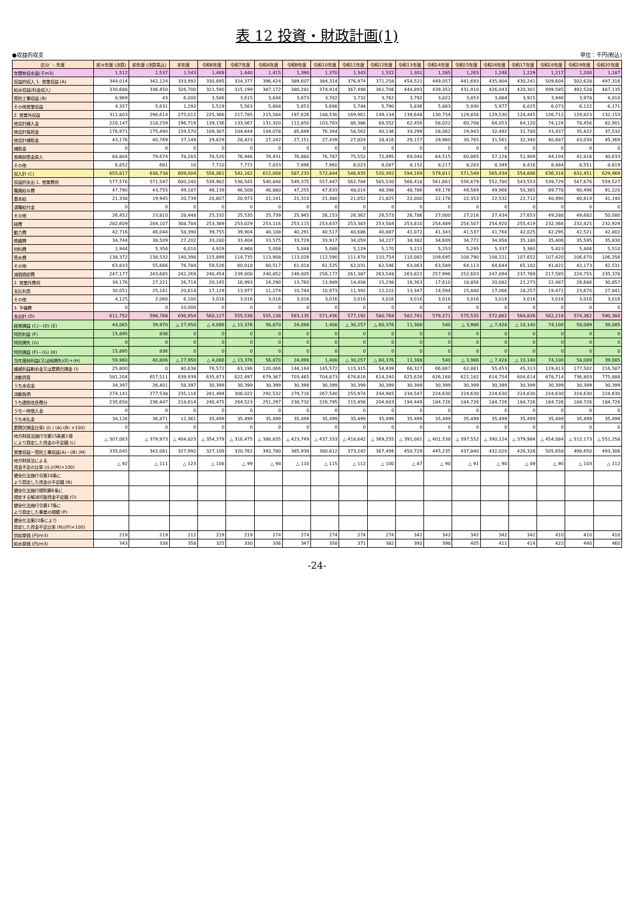表 12 投資・財政計画(1)
●収益的収支 単位：千円(税込)
| 区分 ＼ 年度 | 前々年度 (決算) | 前年度 (決算見込) | 本年度 | 令和6年度 | 令和7年度 | 令和8年度 | 令和9年度 | 令和10年度 | 令和11年度 | 令和12年度 | 令和13年度 | 令和14年度 | 令和15年度 | 令和16年度 | 令和17年度 | 令和18年度 | 令和19年度 | 令和20年度 |
| --- | --- | --- | --- | --- | --- | --- | --- | --- | --- | --- | --- | --- | --- | --- | --- | --- | --- | --- |
| 年間有収水量(千m3) | 1,512 | 1,537 | 1,543 | 1,469 | 1,440 | 1,415 | 1,390 | 1,370 | 1,343 | 1,322 | 1,301 | 1,285 | 1,263 | 1,246 | 1,229 | 1,217 | 1,200 | 1,187 |
| 収益的収入 1. 営業収益 (A) | 344,014 | 342,124 | 333,992 | 330,695 | 324,377 | 396,424 | 389,607 | 384,314 | 376,974 | 371,258 | 454,521 | 449,057 | 441,693 | 435,904 | 430,241 | 509,604 | 502,628 | 497,316 |
| 給水収益(料金収入) | 330,688 | 336,450 | 326,700 | 321,590 | 315,199 | 387,172 | 380,281 | 374,914 | 367,498 | 361,706 | 444,893 | 439,352 | 431,910 | 426,043 | 420,301 | 499,585 | 492,528 | 487,135 |
| 受託工事収益 (B) | 8,969 | 43 | 6,000 | 3,586 | 3,615 | 3,644 | 3,673 | 3,702 | 3,732 | 3,762 | 3,792 | 3,822 | 3,853 | 3,884 | 3,915 | 3,946 | 3,978 | 4,010 |
| その他営業収益 | 4,357 | 5,631 | 1,292 | 5,519 | 5,563 | 5,608 | 5,653 | 5,698 | 5,744 | 5,790 | 5,836 | 5,883 | 5,930 | 5,977 | 6,025 | 6,073 | 6,122 | 6,171 |
| 2. 営業外収益 | 311,803 | 296,614 | 275,012 | 225,366 | 217,785 | 215,584 | 197,626 | 188,530 | 169,961 | 149,134 | 139,648 | 130,754 | 129,856 | 129,530 | 124,445 | 126,712 | 129,823 | 132,153 |
| 他会計繰入金 | 220,147 | 218,259 | 196,719 | 139,136 | 133,067 | 131,320 | 112,850 | 103,783 | 86,386 | 68,552 | 62,456 | 58,022 | 60,708 | 64,053 | 64,120 | 74,124 | 78,456 | 82,901 |
| 他会計負担金 | 176,971 | 175,490 | 159,570 | 109,307 | 104,644 | 104,078 | 85,699 | 76,344 | 58,562 | 40,136 | 33,299 | 28,062 | 29,943 | 32,492 | 31,780 | 33,437 | 35,422 | 37,532 |
| 他会計補助金 | 43,176 | 40,769 | 37,149 | 29,829 | 28,423 | 27,242 | 27,151 | 27,439 | 27,824 | 28,416 | 29,157 | 29,960 | 30,765 | 31,561 | 32,340 | 40,687 | 43,034 | 45,369 |
| 補助金 | 0 | 0 | 0 | 0 | 0 | 0 | 0 | 0 | 0 | 0 | 0 | 0 | 0 | 0 | 0 | 0 | 0 | 0 |
| 長期前受金戻入 | 84,804 | 79,674 | 78,283 | 78,520 | 76,946 | 76,431 | 76,880 | 76,787 | 75,552 | 72,495 | 69,040 | 64,515 | 60,865 | 57,128 | 51,909 | 44,104 | 42,816 | 40,633 |
| その他 | 6,852 | 681 | 10 | 7,710 | 7,772 | 7,833 | 7,896 | 7,960 | 8,023 | 8,087 | 8,152 | 8,217 | 8,283 | 8,349 | 8,416 | 8,484 | 8,551 | 8,619 |
| 収入計 (C) | 655,817 | 638,738 | 609,004 | 556,061 | 542,162 | 612,008 | 587,233 | 572,844 | 546,935 | 520,392 | 594,169 | 579,811 | 571,549 | 565,434 | 554,686 | 636,316 | 632,451 | 629,469 |
| 収益的支出 1. 営業費用 | 577,576 | 571,547 | 600,240 | 539,982 | 538,545 | 540,848 | 549,375 | 557,447 | 562,784 | 565,530 | 566,418 | 561,661 | 556,679 | 552,780 | 543,553 | 539,729 | 547,676 | 559,527 |
| 職員給与費 | 47,790 | 43,755 | 49,187 | 46,139 | 46,508 | 46,880 | 47,255 | 47,633 | 48,014 | 48,398 | 48,786 | 49,176 | 49,569 | 49,966 | 50,365 | 89,778 | 90,496 | 91,220 |
| 基本給 | 21,338 | 19,945 | 20,739 | 20,807 | 20,973 | 21,141 | 21,310 | 21,480 | 21,652 | 21,825 | 22,000 | 22,176 | 22,353 | 22,532 | 22,712 | 40,490 | 40,814 | 41,140 |
| 退職給付金 | 0 | 0 | 0 | 0 | 0 | 0 | 0 | 0 | 0 | 0 | 0 | 0 | 0 | 0 | 0 | 0 | 0 | 0 |
| その他 | 26,452 | 23,810 | 28,448 | 25,332 | 25,535 | 25,739 | 25,945 | 26,153 | 26,362 | 26,573 | 26,786 | 27,000 | 27,216 | 27,434 | 27,653 | 49,288 | 49,682 | 50,080 |
| 経費 | 282,609 | 284,107 | 308,784 | 253,389 | 253,029 | 253,116 | 253,115 | 253,637 | 253,383 | 253,584 | 253,810 | 254,489 | 254,507 | 254,920 | 255,419 | 232,366 | 232,425 | 232,929 |
| 動力費 | 42,716 | 46,044 | 58,390 | 39,755 | 39,904 | 40,108 | 40,291 | 40,517 | 40,686 | 40,887 | 41,072 | 41,343 | 41,537 | 41,760 | 42,025 | 42,295 | 42,521 | 42,802 |
| 修繕費 | 34,744 | 38,509 | 27,202 | 33,280 | 33,404 | 33,575 | 33,729 | 33,917 | 34,059 | 34,227 | 34,382 | 34,609 | 34,772 | 34,958 | 35,180 | 35,406 | 35,595 | 35,830 |
| 材料費 | 2,944 | 5,356 | 6,010 | 4,929 | 4,968 | 5,008 | 5,048 | 5,088 | 5,129 | 5,170 | 5,211 | 5,253 | 5,295 | 5,337 | 5,380 | 5,423 | 5,466 | 5,510 |
| 受水費 | 138,372 | 138,532 | 140,398 | 115,899 | 114,735 | 113,908 | 113,029 | 112,590 | 111,478 | 110,754 | 110,082 | 109,695 | 108,790 | 108,221 | 107,652 | 107,420 | 106,670 | 106,256 |
| その他 | 63,833 | 55,666 | 76,784 | 59,526 | 60,018 | 60,517 | 61,018 | 61,525 | 62,031 | 62,546 | 63,063 | 63,589 | 64,113 | 64,644 | 65,182 | 41,822 | 42,173 | 42,531 |
| 減価償却費 | 247,177 | 243,685 | 242,269 | 240,454 | 239,008 | 240,852 | 249,005 | 256,177 | 261,387 | 263,548 | 263,822 | 257,996 | 252,603 | 247,894 | 237,769 | 217,585 | 224,755 | 235,378 |
| 2. 営業外費用 | 34,176 | 27,221 | 26,714 | 20,145 | 16,993 | 14,290 | 13,760 | 13,989 | 14,408 | 15,238 | 16,363 | 17,610 | 18,856 | 20,082 | 21,273 | 22,487 | 26,686 | 30,857 |
| 支払利息 | 30,051 | 25,161 | 20,614 | 17,129 | 13,977 | 11,274 | 10,744 | 10,973 | 11,392 | 12,222 | 13,347 | 14,594 | 15,840 | 17,066 | 18,257 | 19,471 | 23,670 | 27,841 |
| その他 | 4,125 | 2,060 | 6,100 | 3,016 | 3,016 | 3,016 | 3,016 | 3,016 | 3,016 | 3,016 | 3,016 | 3,016 | 3,016 | 3,016 | 3,016 | 3,016 | 3,016 | 3,016 |
| 3. 予備費 | 0 | 0 | 10,000 | 0 | 0 | 0 | 0 | 0 | 0 | 0 | 0 | 0 | 0 | 0 | 0 | 0 | 0 | 0 |
| 支出計 (D) | 611,752 | 598,768 | 636,954 | 560,127 | 555,538 | 555,138 | 563,135 | 571,436 | 577,192 | 580,768 | 582,781 | 579,271 | 575,535 | 572,862 | 564,826 | 562,216 | 574,362 | 590,384 |
| 経常損益 (C)－(D) (E) | 44,065 | 39,970 | △ 27,950 | △ 4,066 | △ 13,376 | 56,870 | 24,098 | 1,408 | △ 30,257 | △ 60,376 | 11,388 | 540 | △ 3,986 | △ 7,428 | △ 10,140 | 74,100 | 58,089 | 39,085 |
| 特別利益 (F) | 15,895 | 836 | 0 | 0 | 0 | 0 | 0 | 0 | 0 | 0 | 0 | 0 | 0 | 0 | 0 | 0 | 0 | 0 |
| 特別損失 (G) | 0 | 0 | 0 | 0 | 0 | 0 | 0 | 0 | 0 | 0 | 0 | 0 | 0 | 0 | 0 | 0 | 0 | 0 |
| 特別損益 (F)－(G) (H) | 15,895 | 836 | 0 | 0 | 0 | 0 | 0 | 0 | 0 | 0 | 0 | 0 | 0 | 0 | 0 | 0 | 0 | 0 |
| 当年度純利益(又は純損失)(E)+(H) | 59,960 | 40,806 | △ 27,950 | △ 4,066 | △ 13,376 | 56,870 | 24,098 | 1,408 | △ 30,257 | △ 60,376 | 11,388 | 540 | △ 3,986 | △ 7,428 | △ 10,140 | 74,100 | 58,089 | 39,085 |
| 繰越利益剰余金又は累積欠損金 (I) | 25,800 | 0 | 80,638 | 76,572 | 63,196 | 120,066 | 144,164 | 145,572 | 115,315 | 54,939 | 66,327 | 66,867 | 62,881 | 55,453 | 45,313 | 119,413 | 177,502 | 216,587 |
| 流動資産 | 581,204 | 657,511 | 639,939 | 635,873 | 622,497 | 679,367 | 703,465 | 704,873 | 674,616 | 614,240 | 625,628 | 626,168 | 622,182 | 614,754 | 604,614 | 678,714 | 736,803 | 775,888 |
| うち未収金 | 34,397 | 26,401 | 58,397 | 30,399 | 30,399 | 30,399 | 30,399 | 30,399 | 30,399 | 30,399 | 30,399 | 30,399 | 30,399 | 30,399 | 30,399 | 30,399 | 30,399 | 30,399 |
| 流動負債 | 274,141 | 277,538 | 235,116 | 281,494 | 306,022 | 292,532 | 279,716 | 267,540 | 255,974 | 244,985 | 234,547 | 224,630 | 224,630 | 224,630 | 224,630 | 224,630 | 224,630 | 224,630 |
| うち建設改良費分 | 235,658 | 236,447 | 218,614 | 240,475 | 264,523 | 251,297 | 238,732 | 226,795 | 215,456 | 204,683 | 194,449 | 184,726 | 184,726 | 184,726 | 184,726 | 184,726 | 184,726 | 184,726 |
| うち一時借入金 | 0 | 0 | 0 | 0 | 0 | 0 | 0 | 0 | 0 | 0 | 0 | 0 | 0 | 0 | 0 | 0 | 0 | 0 |
| うち未払金 | 34,126 | 36,871 | 12,361 | 35,499 | 35,499 | 35,499 | 35,499 | 35,499 | 35,499 | 35,499 | 35,499 | 35,499 | 35,499 | 35,499 | 35,499 | 35,499 | 35,499 | 35,499 |
| 累積欠損金比率( (I) / (A)-(B) ×100) | 0 | 0 | 0 | 0 | 0 | 0 | 0 | 0 | 0 | 0 | 0 | 0 | 0 | 0 | 0 | 0 | 0 | 0 |
| 地方財政法施行令第15条第1項 により算定した資金の不足額 (L) | △ 307,063 | △ 379,973 | △ 404,823 | △ 354,379 | △ 316,475 | △ 386,835 | △ 423,749 | △ 437,333 | △ 418,642 | △ 369,255 | △ 391,081 | △ 401,538 | △ 397,552 | △ 390,124 | △ 379,984 | △ 454,084 | △ 512,173 | △ 551,258 |
| 営業収益－受託工事収益(A)－(B) (M) | 335,045 | 342,081 | 327,992 | 327,109 | 320,762 | 392,780 | 385,934 | 380,612 | 373,242 | 367,496 | 450,729 | 445,235 | 437,840 | 432,020 | 426,326 | 505,658 | 498,650 | 493,306 |
| 地方財政法による 資金不足の比率 ((L)/(M)×100) | △ 92 | △ 111 | △ 123 | △ 108 | △ 99 | △ 98 | △ 110 | △ 115 | △ 112 | △ 100 | △ 87 | △ 90 | △ 91 | △ 90 | △ 89 | △ 90 | △ 103 | △ 112 |
| 健全化法施行令第16条に より算定した資金の不足額 (N) | | | | | | | | | | | | | | | | | | |
| 健全化法施行規則第6条に 規定する解消可能資金不足額 (O) | | | | | | | | | | | | | | | | | | |
| 健全化法施行令第17条に より算定した事業の規模 (P) | | | | | | | | | | | | | | | | | | |
| 健全化法第22条により 算定した資金不足比率 (N)/(P)×100) | | | | | | | | | | | | | | | | | | |
| 供給単価 (円/m3) | 219 | 219 | 212 | 219 | 219 | 274 | 274 | 274 | 274 | 274 | 342 | 342 | 342 | 342 | 342 | 410 | 410 | 410 |
| 給水原価 (円/m3) | 343 | 338 | 358 | 325 | 330 | 336 | 347 | 358 | 371 | 382 | 392 | 398 | 405 | 411 | 414 | 422 | 440 | 460 |
-24-